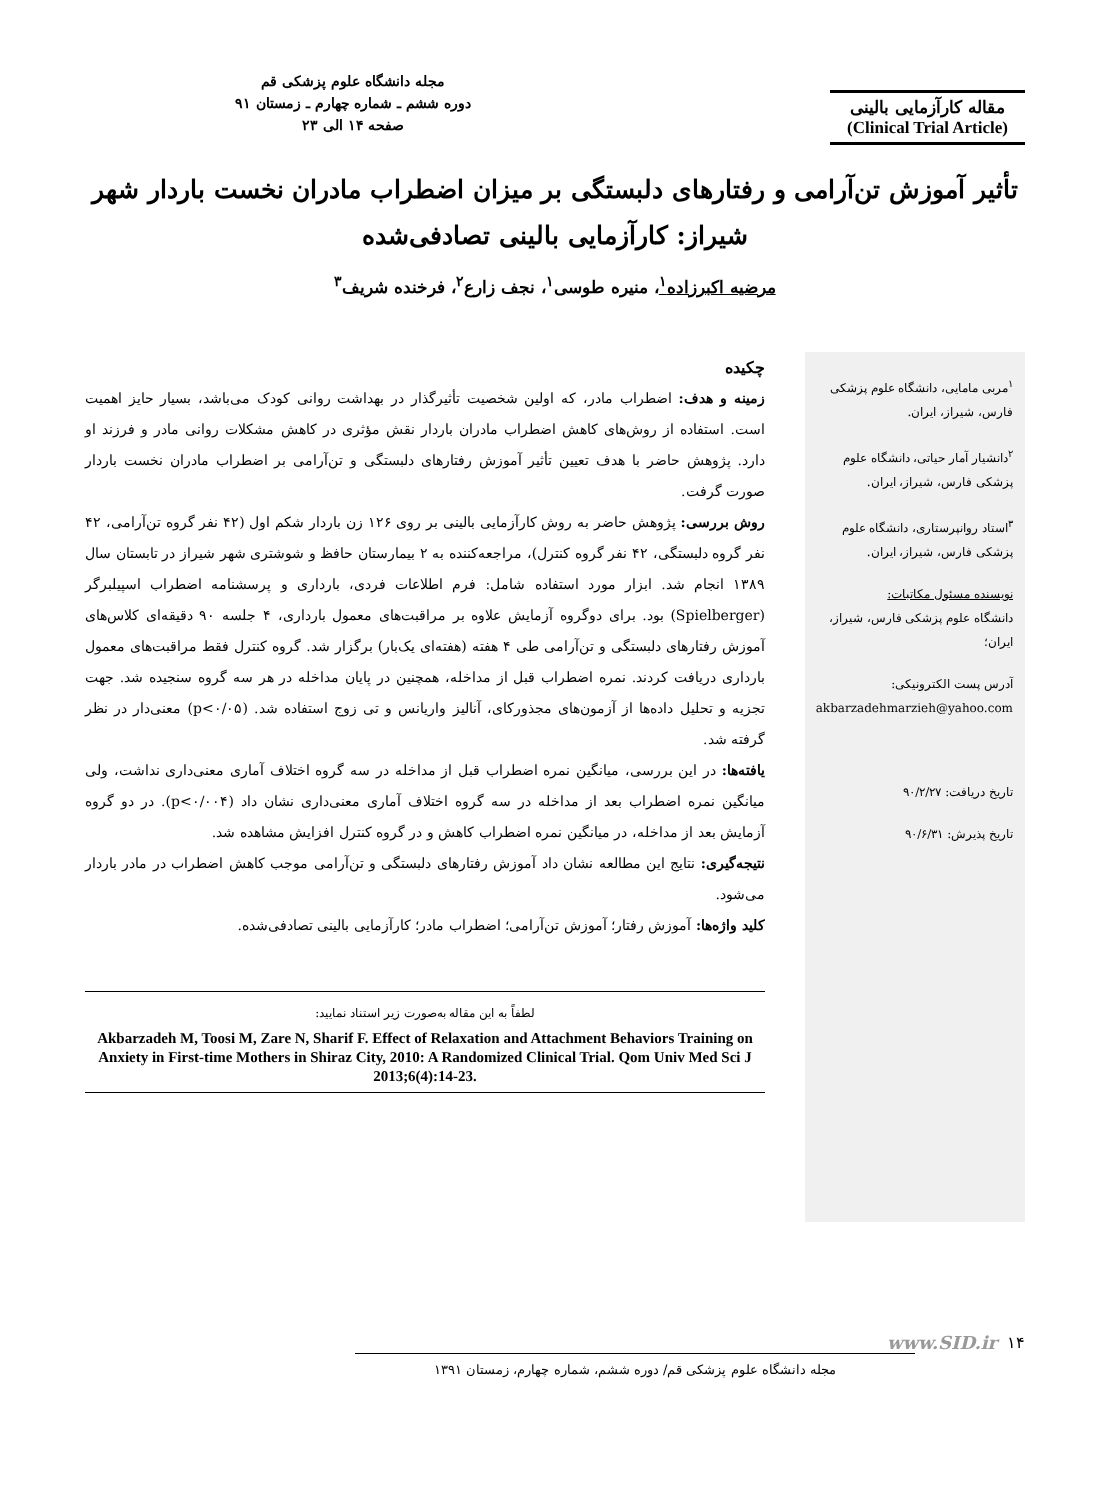مقاله کارآزمایی بالینی
(Clinical Trial Article)
مجله دانشگاه علوم پزشکی قم
دوره ششم ـ شماره چهارم ـ زمستان ۹۱
صفحه ۱۴ الی ۲۳
تأثیر آموزش تن‌آرامی و رفتارهای دلبستگی بر میزان اضطراب مادران نخست باردار شهر شیراز: کارآزمایی بالینی تصادفی‌شده
مرضیه اکبرزاده<sup>۱</sup>، منیره طوسی<sup>۱</sup>، نجف زارع<sup>۲</sup>، فرخنده شریف<sup>۳</sup>
<sup>۱</sup> مربی مامایی، دانشگاه علوم پزشکی فارس، شیراز، ایران.
<sup>۲</sup> دانشیار آمار حیاتی، دانشگاه علوم پزشکی فارس، شیراز، ایران.
<sup>۳</sup> استاد روانپرستاری، دانشگاه علوم پزشکی فارس، شیراز، ایران.
نویسنده مسئول مکاتبات:
دانشگاه علوم پزشکی فارس، شیراز، ایران؛
آدرس پست الکترونیکی:
akbarzadehmarzieh@yahoo.com
تاریخ دریافت: ۹۰/۲/۲۷
تاریخ پذیرش: ۹۰/۶/۳۱
چکیده
زمینه و هدف: اضطراب مادر، که اولین شخصیت تأثیرگذار در بهداشت روانی کودک می‌باشد، بسیار حایز اهمیت است. استفاده از روش‌های کاهش اضطراب مادران باردار نقش مؤثری در کاهش مشکلات روانی مادر و فرزند او دارد. پژوهش حاضر با هدف تعیین تأثیر آموزش رفتارهای دلبستگی و تن‌آرامی بر اضطراب مادران نخست باردار صورت گرفت.
روش بررسی: پژوهش حاضر به روش کارآزمایی بالینی بر روی ۱۲۶ زن باردار شکم اول (۴۲ نفر گروه تن‌آرامی، ۴۲ نفر گروه دلبستگی، ۴۲ نفر گروه کنترل)، مراجعه‌کننده به ۲ بیمارستان حافظ و شوشتری شهر شیراز در تابستان سال ۱۳۸۹ انجام شد. ابزار مورد استفاده شامل: فرم اطلاعات فردی، بارداری و پرسشنامه اضطراب اسپیلبرگر (Spielberger) بود. برای دوگروه آزمایش علاوه بر مراقبت‌های معمول بارداری، ۴ جلسه ۹۰ دقیقه‌ای کلاس‌های آموزش رفتارهای دلبستگی و تن‌آرامی طی ۴ هفته (هفته‌ای یک‌بار) برگزار شد. گروه کنترل فقط مراقبت‌های معمول بارداری دریافت کردند. نمره اضطراب قبل از مداخله، همچنین در پایان مداخله در هر سه گروه سنجیده شد. جهت تجزیه و تحلیل داده‌ها از آزمون‌های مجذورکای، آنالیز واریانس و تی زوج استفاده شد. (p<۰/۰۵) معنی‌دار در نظر گرفته شد.
یافته‌ها: در این بررسی، میانگین نمره اضطراب قبل از مداخله در سه گروه اختلاف آماری معنی‌داری نداشت، ولی میانگین نمره اضطراب بعد از مداخله در سه گروه اختلاف آماری معنی‌داری نشان داد (p<۰/۰۰۴). در دو گروه آزمایش بعد از مداخله، در میانگین نمره اضطراب کاهش و در گروه کنترل افزایش مشاهده شد.
نتیجه‌گیری: نتایج این مطالعه نشان داد آموزش رفتارهای دلبستگی و تن‌آرامی موجب کاهش اضطراب در مادر باردار می‌شود.
کلید واژه‌ها: آموزش رفتار؛ آموزش تن‌آرامی؛ اضطراب مادر؛ کارآزمایی بالینی تصادفی‌شده.
لطفاً به این مقاله به‌صورت زیر استناد نمایید:
Akbarzadeh M, Toosi M, Zare N, Sharif F. Effect of Relaxation and Attachment Behaviors Training on Anxiety in First-time Mothers in Shiraz City, 2010: A Randomized Clinical Trial. Qom Univ Med Sci J 2013;6(4):14-23.
۱۴ www.SID.ir
مجله دانشگاه علوم پزشکی قم/ دوره ششم، شماره چهارم، زمستان ۱۳۹۱